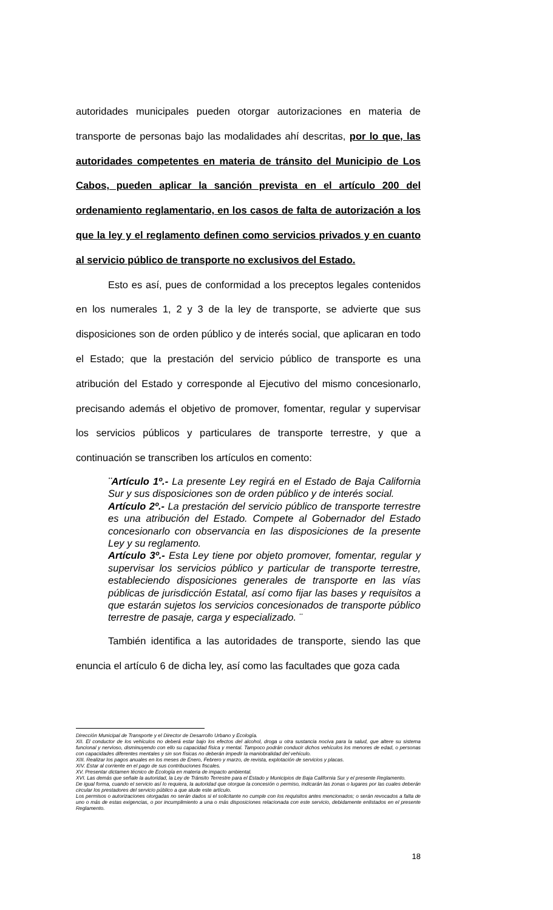autoridades municipales pueden otorgar autorizaciones en materia de transporte de personas bajo las modalidades ahí descritas, por lo que, las autoridades competentes en materia de tránsito del Municipio de Los Cabos, pueden aplicar la sanción prevista en el artículo 200 del ordenamiento reglamentario, en los casos de falta de autorización a los que la ley y el reglamento definen como servicios privados y en cuanto al servicio público de transporte no exclusivos del Estado.
Esto es así, pues de conformidad a los preceptos legales contenidos en los numerales 1, 2 y 3 de la ley de transporte, se advierte que sus disposiciones son de orden público y de interés social, que aplicaran en todo el Estado; que la prestación del servicio público de transporte es una atribución del Estado y corresponde al Ejecutivo del mismo concesionarlo, precisando además el objetivo de promover, fomentar, regular y supervisar los servicios públicos y particulares de transporte terrestre, y que a continuación se transcriben los artículos en comento:
¨Artículo 1º.- La presente Ley regirá en el Estado de Baja California Sur y sus disposiciones son de orden público y de interés social.
Artículo 2º.- La prestación del servicio público de transporte terrestre es una atribución del Estado. Compete al Gobernador del Estado concesionarlo con observancia en las disposiciones de la presente Ley y su reglamento.
Artículo 3º.- Esta Ley tiene por objeto promover, fomentar, regular y supervisar los servicios público y particular de transporte terrestre, estableciendo disposiciones generales de transporte en las vías públicas de jurisdicción Estatal, así como fijar las bases y requisitos a que estarán sujetos los servicios concesionados de transporte público terrestre de pasaje, carga y especializado. ¨
También identifica a las autoridades de transporte, siendo las que enuncia el artículo 6 de dicha ley, así como las facultades que goza cada
Dirección Municipal de Transporte y el Director de Desarrollo Urbano y Ecología.
XII. El conductor de los vehículos no deberá estar bajo los efectos del alcohol, droga u otra sustancia nociva para la salud, que altere su sistema funcional y nervioso, disminuyendo con ello su capacidad física y mental. Tampoco podrán conducir dichos vehículos los menores de edad, o personas con capacidades diferentes mentales y sin son físicas no deberán impedir la maniobralidad del vehículo.
XIII. Realizar los pagos anuales en los meses de Enero, Febrero y marzo, de revista, explotación de servicios y placas.
XIV. Estar al corriente en el pago de sus contribuciones fiscales.
XV. Presentar dictamen técnico de Ecología en materia de impacto ambiental.
XVI. Las demás que señale la autoridad, la Ley de Tránsito Terrestre para el Estado y Municipios de Baja California Sur y el presente Reglamento.
De igual forma, cuando el servicio así lo requiera, la autoridad que otorgue la concesión o permiso, indicarán las zonas o lugares por las cuales deberán circular los prestadores del servicio público a que alude este artículo.
Los permisos o autorizaciones otorgadas no serán dados si el solicitante no cumple con los requisitos antes mencionados; o serán revocados a falta de uno o más de estas exigencias, o por incumplimiento a una o más disposiciones relacionada con este servicio, debidamente enlistados en el presente Reglamento.
18